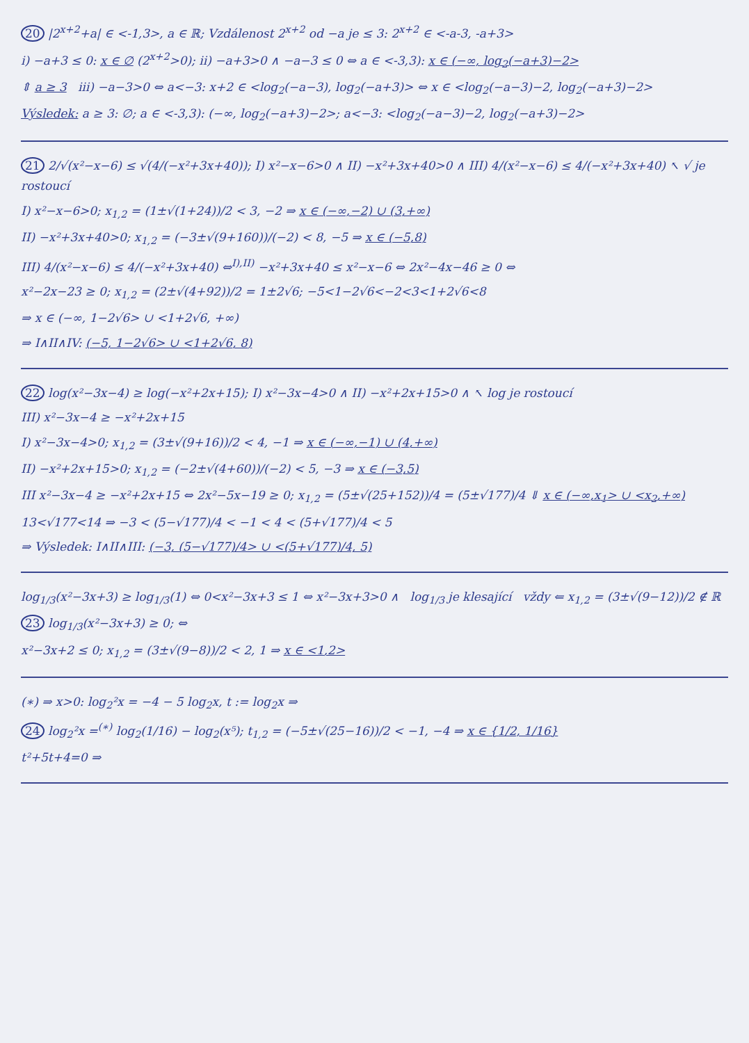20 |2<sup>x+2</sup>+a| ∈ <-1,3>, a ∈ ℝ; Vzdálenost 2<sup>x+2</sup> od −a je ≤ 3: 2<sup>x+2</sup> ∈ <-a-3, -a+3>
i) −a+3 ≤ 0: x ∈ ∅ (2<sup>x+2</sup>>0); ii) −a+3>0 ∧ −a−3 ≤ 0 ⇔ a ∈ <-3,3): x ∈ (−∞, log<sub>2</sub>(−a+3)−2>
⇕ a ≥ 3 iii) −a−3>0 ⇔ a<−3: x+2 ∈ <log<sub>2</sub>(−a−3), log<sub>2</sub>(−a+3)> ⇔ x ∈ <log<sub>2</sub>(−a−3)−2, log<sub>2</sub>(−a+3)−2>
Výsledek: a ≥ 3: ∅; a ∈ <-3,3): (−∞, log<sub>2</sub>(−a+3)−2>; a<−3: <log<sub>2</sub>(−a−3)−2, log<sub>2</sub>(−a+3)−2>
21 2/√(x²−x−6) ≤ √(4/(−x²+3x+40)); I) x²−x−6>0 ∧ II) −x²+3x+40>0 ∧ III) 4/(x²−x−6) ≤ 4/(−x²+3x+40) ↖ √ je rostoucí
I) x²−x−6>0; x<sub>1,2</sub> = (1±√(1+24))/2 < 3, −2 ⇒ x ∈ (−∞,−2) ∪ (3,+∞)
II) −x²+3x+40>0; x<sub>1,2</sub> = (−3±√(9+160))/(−2) < 8, −5 ⇒ x ∈ (−5,8)
III) 4/(x²−x−6) ≤ 4/(−x²+3x+40) ⇔<sup>I),II)</sup> −x²+3x+40 ≤ x²−x−6 ⇔ 2x²−4x−46 ≥ 0 ⇔
x²−2x−23 ≥ 0; x<sub>1,2</sub> = (2±√(4+92))/2 = 1±2√6; −5<1−2√6<−2<3<1+2√6<8
⇒ x ∈ (−∞, 1−2√6> ∪ <1+2√6, +∞)
⇒ I∧II∧IV: (−5, 1−2√6> ∪ <1+2√6, 8)
22 log(x²−3x−4) ≥ log(−x²+2x+15); I) x²−3x−4>0 ∧ II) −x²+2x+15>0 ∧ ↖ log je rostoucí
III) x²−3x−4 ≥ −x²+2x+15
I) x²−3x−4>0; x<sub>1,2</sub> = (3±√(9+16))/2 < 4, −1 ⇒ x ∈ (−∞,−1) ∪ (4,+∞)
II) −x²+2x+15>0; x<sub>1,2</sub> = (−2±√(4+60))/(−2) < 5, −3 ⇒ x ∈ (−3,5)
III x²−3x−4 ≥ −x²+2x+15 ⇔ 2x²−5x−19 ≥ 0; x<sub>1,2</sub> = (5±√(25+152))/4 = (5±√177)/4 ⇓ x ∈ (−∞,x<sub>1</sub>> ∪ <x<sub>2</sub>,+∞)
13<√177<14 ⇒ −3 < (5−√177)/4 < −1 < 4 < (5+√177)/4 < 5
⇒ Výsledek: I∧II∧III: (−3, (5−√177)/4> ∪ <(5+√177)/4, 5)
log<sub>1/3</sub>(x²−3x+3) ≥ log<sub>1/3</sub>(1) ⇔ 0<x²−3x+3 ≤ 1 ⇔ x²−3x+3>0 ∧ log<sub>1/3</sub> je klesající vždy ⇐ x<sub>1,2</sub> = (3±√(9−12))/2 ∉ ℝ
23 log<sub>1/3</sub>(x²−3x+3) ≥ 0; ⇔
x²−3x+2 ≤ 0; x<sub>1,2</sub> = (3±√(9−8))/2 < 2, 1 ⇒ x ∈ <1,2>
(∗) ⇒ x>0: log<sub>2</sub>²x = −4 − 5 log<sub>2</sub>x, t := log<sub>2</sub>x ⇒
24 log<sub>2</sub>²x =<sup>(∗)</sup> log<sub>2</sub>(1/16) − log<sub>2</sub>(x⁵); t<sub>1,2</sub> = (−5±√(25−16))/2 < −1, −4 ⇒ x ∈ {1/2, 1/16}
t²+5t+4=0 ⇒